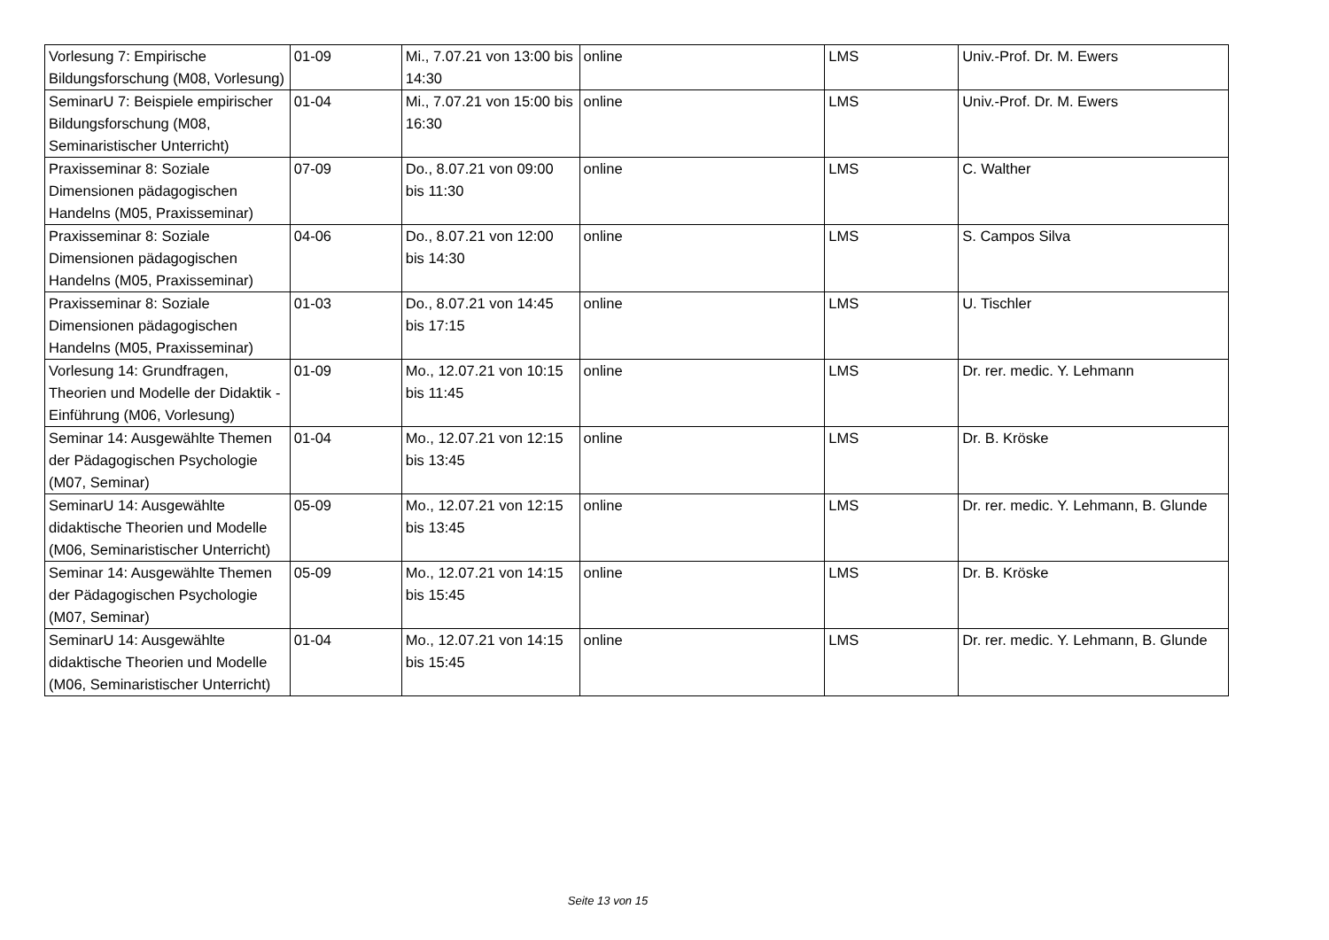| Vorlesung 7: Empirische Bildungsforschung (M08, Vorlesung) | 01-09 | Mi., 7.07.21 von 13:00 bis 14:30 | online | LMS | Univ.-Prof. Dr. M. Ewers |
| SeminarU 7: Beispiele empirischer Bildungsforschung (M08, Seminaristischer Unterricht) | 01-04 | Mi., 7.07.21 von 15:00 bis 16:30 | online | LMS | Univ.-Prof. Dr. M. Ewers |
| Praxisseminar 8: Soziale Dimensionen pädagogischen Handelns (M05, Praxisseminar) | 07-09 | Do., 8.07.21 von 09:00 bis 11:30 | online | LMS | C. Walther |
| Praxisseminar 8: Soziale Dimensionen pädagogischen Handelns (M05, Praxisseminar) | 04-06 | Do., 8.07.21 von 12:00 bis 14:30 | online | LMS | S. Campos Silva |
| Praxisseminar 8: Soziale Dimensionen pädagogischen Handelns (M05, Praxisseminar) | 01-03 | Do., 8.07.21 von 14:45 bis 17:15 | online | LMS | U. Tischler |
| Vorlesung 14: Grundfragen, Theorien und Modelle der Didaktik - Einführung (M06, Vorlesung) | 01-09 | Mo., 12.07.21 von 10:15 bis 11:45 | online | LMS | Dr. rer. medic. Y. Lehmann |
| Seminar 14: Ausgewählte Themen der Pädagogischen Psychologie (M07, Seminar) | 01-04 | Mo., 12.07.21 von 12:15 bis 13:45 | online | LMS | Dr. B. Kröske |
| SeminarU 14: Ausgewählte didaktische Theorien und Modelle (M06, Seminaristischer Unterricht) | 05-09 | Mo., 12.07.21 von 12:15 bis 13:45 | online | LMS | Dr. rer. medic. Y. Lehmann, B. Glunde |
| Seminar 14: Ausgewählte Themen der Pädagogischen Psychologie (M07, Seminar) | 05-09 | Mo., 12.07.21 von 14:15 bis 15:45 | online | LMS | Dr. B. Kröske |
| SeminarU 14: Ausgewählte didaktische Theorien und Modelle (M06, Seminaristischer Unterricht) | 01-04 | Mo., 12.07.21 von 14:15 bis 15:45 | online | LMS | Dr. rer. medic. Y. Lehmann, B. Glunde |
Seite 13 von 15